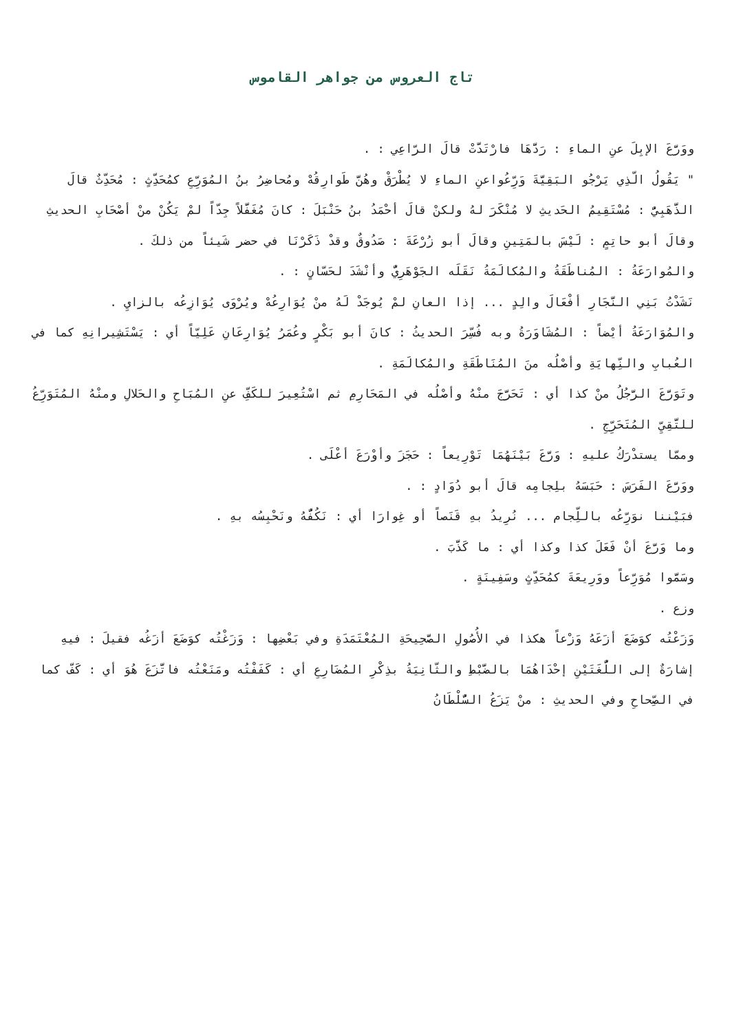تاج العروس من جواهر القاموس
ووَرَّعَ الإبِلَ عنِ الماءِ : رَدَّهَا فارْتَدَّتْ قالَ الرّاعِي : .
" يَقُولُ الّذِي يَرْجُو البَقِيَّةَ وَرِّعُواعنِ الماءِ لا يُطْرَقْ وهُنَّ طَوارِقُهْ ومُحاضِرُ بنُ المُوَرِّعِ كمُحَدِّثٍ : مُحَدِّثٌ قالَ الذَّهَبِيُّ : مُسْتَقِيمُ الحَديثِ لا مُنْكَرَ لهُ ولكنْ قالَ أحْمَدُ بنُ حَنْبَلَ : كانَ مُغَفَّلاً جِدّاً لمْ يَكُنْ منْ أصْحَابِ الحديثِ وقالَ أبو حاتِمٍ : لَيْسَ بالمَتِينِ وقالَ أبو زُرْعَةَ : صَدُوقٌ وقدْ ذَكَرْنَا في حضر شَيئاً من ذلكَ .
والمُوارَعَةُ : المُناطَقَةُ والمُكالَمَةُ نَقَلَه الجَوْهَرِيُّ وأنْشَدَ لحَسّانٍ : .
نَشَدْتُ بَنِي النَّجَارِ أفْعَالَ والِدٍ ... إذا العانِ لمْ يُوجَدْ لَهُ منْ يُوَارِعُهْ ويُرْوَى يُوَازِعُه بالزايِ .
والمُوَارَعَةُ أيْضاً : المُشَاوَرَةُ وبه فُسِّرَ الحديثُ : كانَ أبو بَكْرٍ وعُمَرُ يُوَارِعَانِ عَلِيّاً أي : يَسْتَشِيرانِهِ كما في العُبابِ والنِّهايَةِ وأصْلُه منَ المُنَاطَقَةِ والمُكالَمَةِ .
وتَوَرَّعَ الرَّجُلُ منْ كذا أي : تَحَرَّجَ منْهُ وأصْلُه في المَحَارِمِ ثم اسْتُعِيرَ للكَفِّ عنِ المُبَاحِ والحَلالِ ومنْهُ المُتَوَرِّعُ للتَّقِيِّ المُتَحَرِّجِ .
وممّا يستدْرَكُ عليهِ : وَرَّعَ بَيْنَهُمَا تَوْرِيعاً : حَجَزَ وأوْرَعَ أعْلَى .
ووَرَّعَ الفَرَسَ : حَبَسَهُ بلِجامِه قالَ أبو دُوَادٍ : .
فبَيْننا نوَرِّعُه باللِّجام ... نُرِيدُ بهِ قَنَصاً أو غِوارَا أي : نَكُفُّهُ ونَحْبِسُه بهِ .
وما وَرَّعَ أنْ فَعَلَ كذا وكذا أي : ما كَذَّبَ .
وسَمَّوا مُوَرِّعاً ووَرِيعَةَ كمُحَدِّثٍ وسَفِينَةٍ .
وزع .
وَزَعْتُه كوَضَعَ أزَعَهُ وَزْعاً هكذا في الأُصُولِ الصَّحِيحَةِ المُعْتَمَدَةِ وفي بَعْضِها : وَزَغْتُه كوَضَعَ أزَغُه فقيلَ : فيهِ إشارَةٌ إلى اللُّغَتَيْنِ إحْدَاهُمَا بالضَّبْطِ والثّانِيَةُ بذِكْرِ المُضَارِعِ أي : كَفَفْتُه ومَنَعْتُه فاتَّزَعَ هُوَ أي : كَفّ كما في الصِّحاحِ وفي الحديثِ : منْ يَزَعُ السُّلْطَانُ